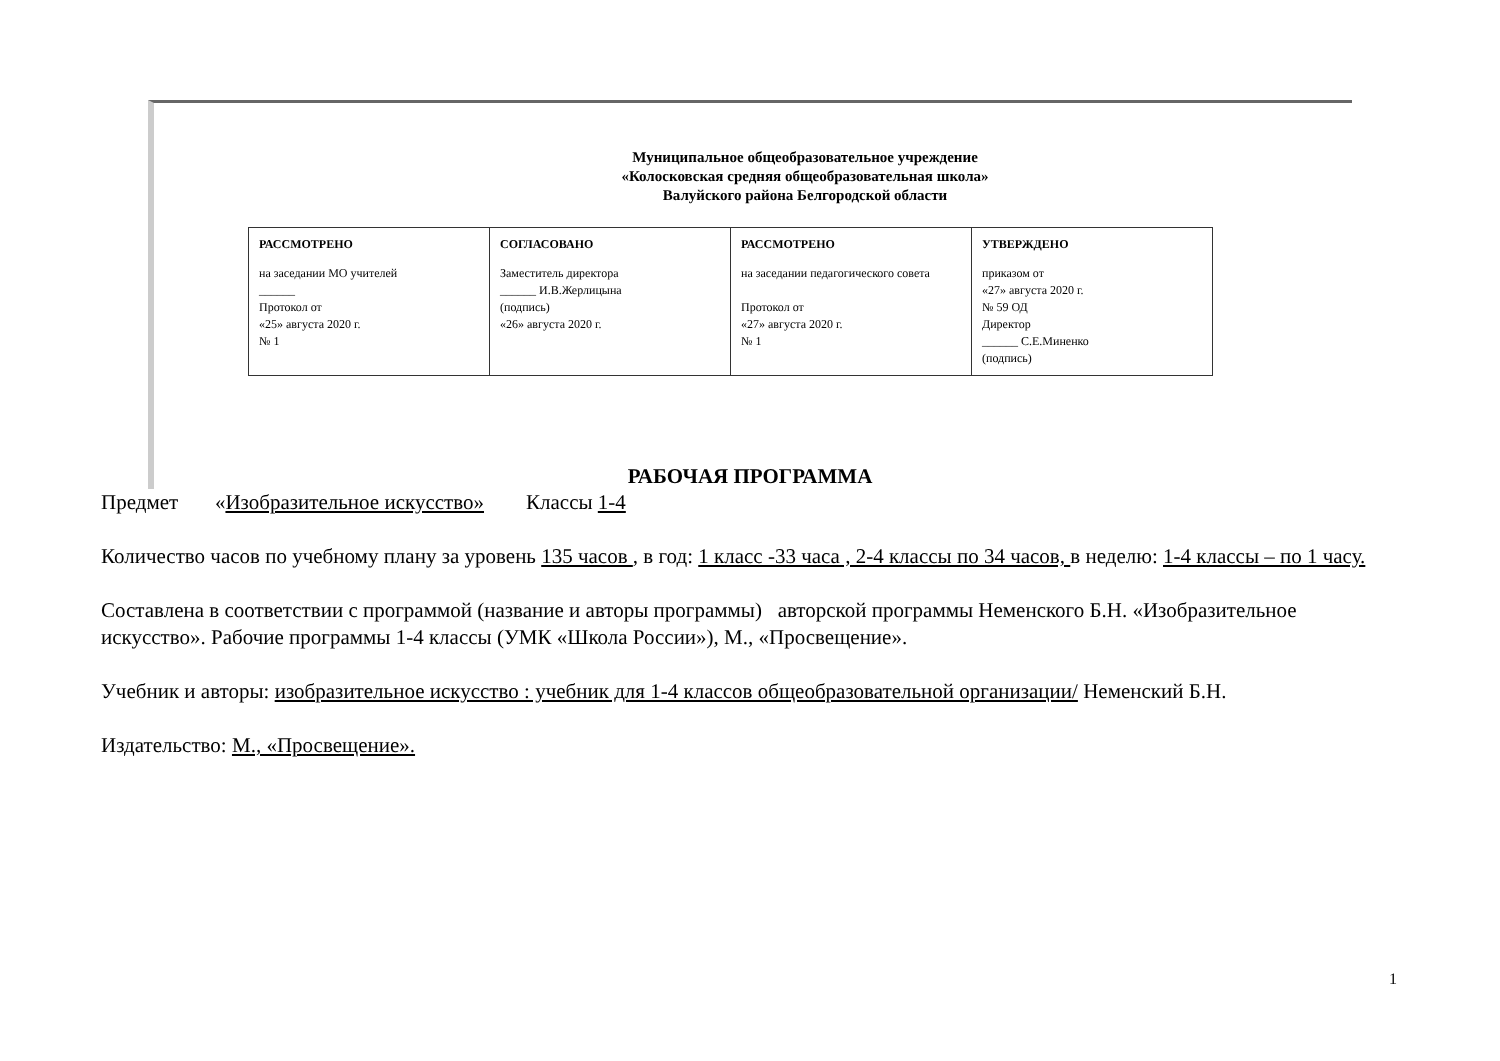Муниципальное общеобразовательное учреждение
«Колосковская средняя общеобразовательная школа»
Валуйского района Белгородской области
| РАССМОТРЕНО на заседании МО учителей ______ Протокол от «25» августа 2020 г. № 1 | СОГЛАСОВАНО Заместитель директора ______ И.В.Жерлицына (подпись) «26» августа 2020 г. | РАССМОТРЕНО на заседании педагогического совета Протокол от «27» августа 2020 г. № 1 | УТВЕРЖДЕНО приказом от «27» августа 2020 г. № 59 ОД Директор ______ С.Е.Миненко (подпись) |
РАБОЧАЯ ПРОГРАММА
Предмет «Изобразительное искусство» Классы 1-4
Количество часов по учебному плану за уровень 135 часов , в год: 1 класс -33 часа , 2-4 классы по 34 часов, в неделю: 1-4 классы – по 1 часу.
Составлена в соответствии с программой (название и авторы программы) авторской программы Неменского Б.Н. «Изобразительное искусство». Рабочие программы 1-4 классы (УМК «Школа России»), М., «Просвещение».
Учебник и авторы: изобразительное искусство : учебник для 1-4 классов общеобразовательной организации/ Неменский Б.Н.
Издательство: М., «Просвещение».
1